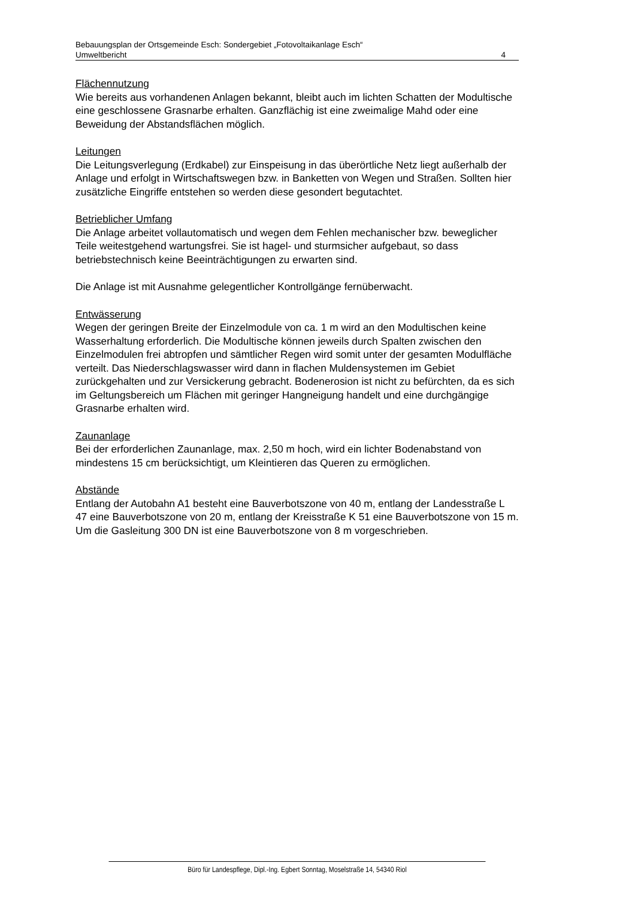Bebauungsplan der Ortsgemeinde Esch: Sondergebiet „Fotovoltaikanlage Esch“
Umweltbericht 4
Flächennutzung
Wie bereits aus vorhandenen Anlagen bekannt, bleibt auch im lichten Schatten der Modultische eine geschlossene Grasnarbe erhalten. Ganzflächig ist eine zweimalige Mahd oder eine Beweidung der Abstandsflächen möglich.
Leitungen
Die Leitungsverlegung (Erdkabel) zur Einspeisung in das überörtliche Netz liegt außerhalb der Anlage und erfolgt in Wirtschaftswegen bzw. in Banketten von Wegen und Straßen. Sollten hier zusätzliche Eingriffe entstehen so werden diese gesondert begutachtet.
Betrieblicher Umfang
Die Anlage arbeitet vollautomatisch und wegen dem Fehlen mechanischer bzw. beweglicher Teile weitestgehend wartungsfrei. Sie ist hagel- und sturmsicher aufgebaut, so dass betriebstechnisch keine Beeinträchtigungen zu erwarten sind.
Die Anlage ist mit Ausnahme gelegentlicher Kontrollgänge fernüberwacht.
Entwässerung
Wegen der geringen Breite der Einzelmodule von ca. 1 m wird an den Modultischen keine Wasserhaltung erforderlich. Die Modultische können jeweils durch Spalten zwischen den Einzelmodulen frei abtropfen und sämtlicher Regen wird somit unter der gesamten Modulfläche verteilt. Das Niederschlagswasser wird dann in flachen Muldensystemen im Gebiet zurückgehalten und zur Versickerung gebracht. Bodenerosion ist nicht zu befürchten, da es sich im Geltungsbereich um Flächen mit geringer Hangneigung handelt und eine durchgängige Grasnarbe erhalten wird.
Zaunanlage
Bei der erforderlichen Zaunanlage, max. 2,50 m hoch, wird ein lichter Bodenabstand von mindestens 15 cm berücksichtigt, um Kleintieren das Queren zu ermöglichen.
Abstände
Entlang der Autobahn A1 besteht eine Bauverbotszone von 40 m, entlang der Landesstraße L 47 eine Bauverbotszone von 20 m, entlang der Kreisstraße K 51 eine Bauverbotszone von 15 m. Um die Gasleitung 300 DN ist eine Bauverbotszone von 8 m vorgeschrieben.
Büro für Landespflege, Dipl.-Ing. Egbert Sonntag, Moselstraße 14, 54340 Riol